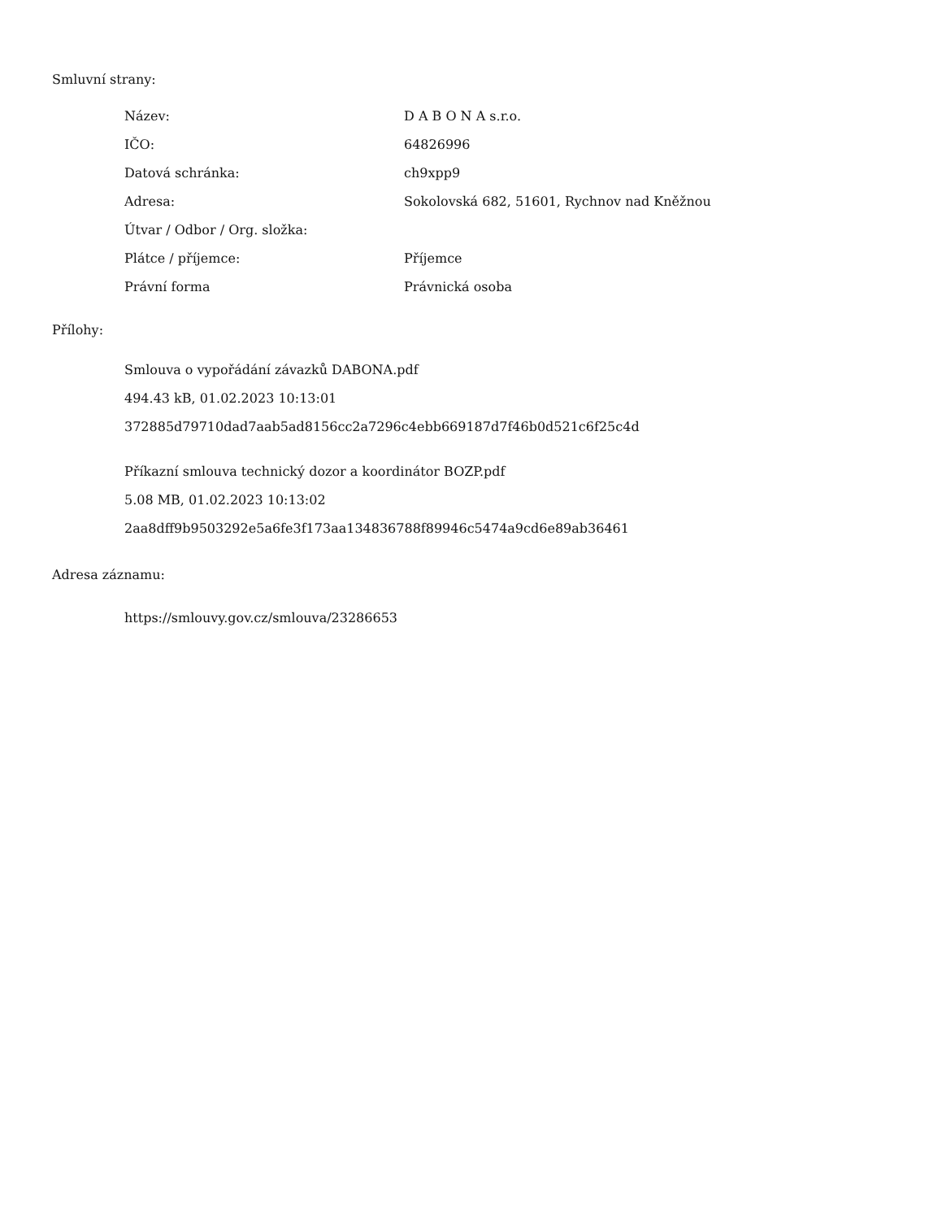Smluvní strany:
| Název: | D A B O N A s.r.o. |
| IČO: | 64826996 |
| Datová schránka: | ch9xpp9 |
| Adresa: | Sokolovská 682, 51601, Rychnov nad Kněžnou |
| Útvar / Odbor / Org. složka: | |
| Plátce / příjemce: | Příjemce |
| Právní forma | Právnická osoba |
Přílohy:
Smlouva o vypořádání závazků DABONA.pdf
494.43 kB, 01.02.2023 10:13:01
372885d79710dad7aab5ad8156cc2a7296c4ebb669187d7f46b0d521c6f25c4d
Příkazní smlouva technický dozor a koordinátor BOZP.pdf
5.08 MB, 01.02.2023 10:13:02
2aa8dff9b9503292e5a6fe3f173aa134836788f89946c5474a9cd6e89ab36461
Adresa záznamu:
https://smlouvy.gov.cz/smlouva/23286653